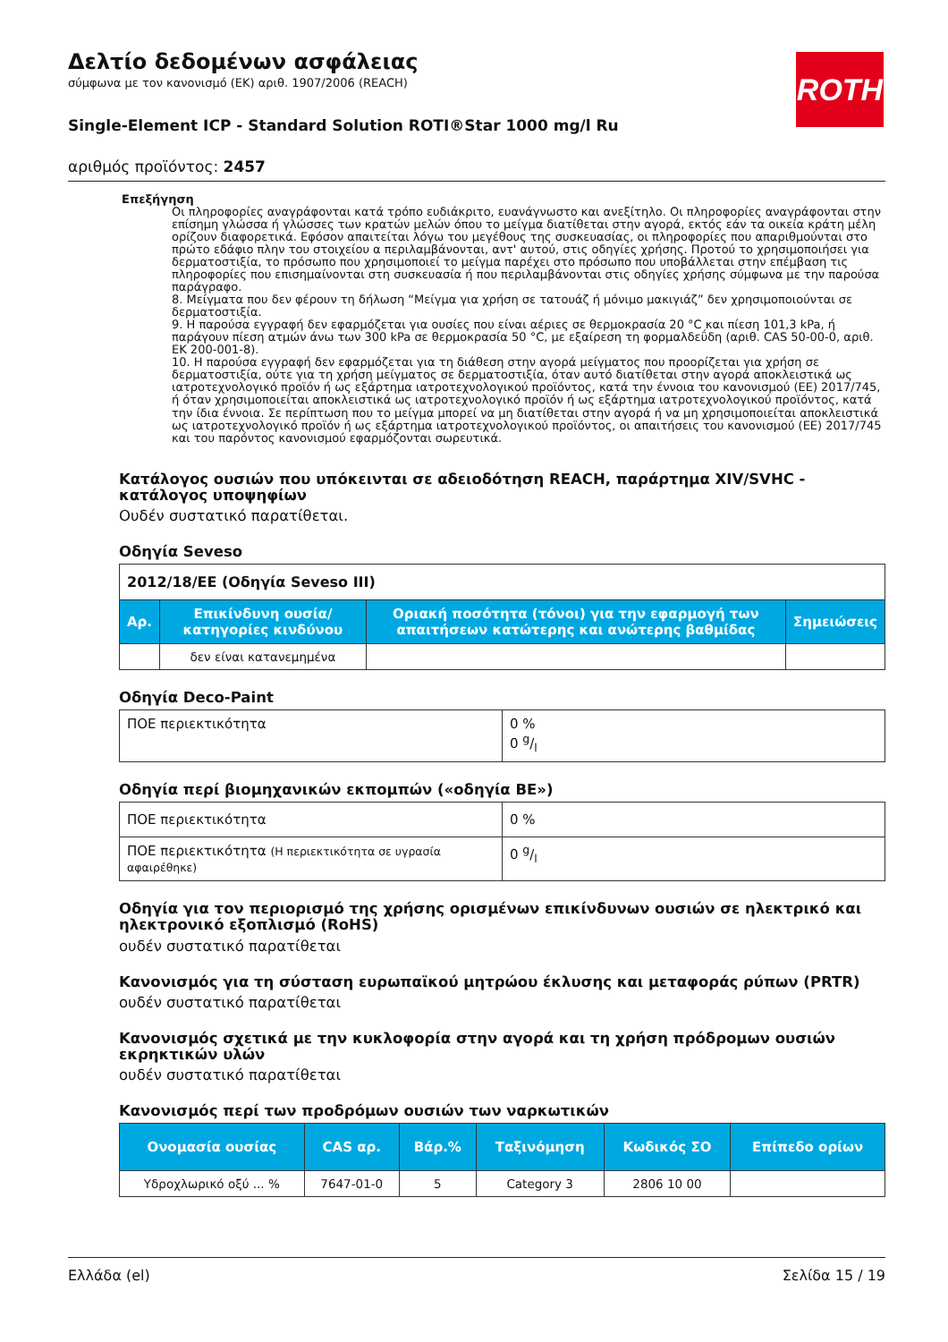ROTH
Δελτίο δεδομένων ασφάλειας
σύμφωνα με τον κανονισμό (ΕΚ) αριθ. 1907/2006 (REACH)
Single-Element ICP - Standard Solution ROTI®Star 1000 mg/l Ru
αριθμός προϊόντος: 2457
Επεξήγηση
Οι πληροφορίες αναγράφονται κατά τρόπο ευδιάκριτο, ευανάγνωστο και ανεξίτηλο. Οι πληροφορίες αναγράφονται στην επίσημη γλώσσα ή γλώσσες των κρατών μελών όπου το μείγμα διατίθεται στην αγορά, εκτός εάν τα οικεία κράτη μέλη ορίζουν διαφορετικά. Εφόσον απαιτείται λόγω του μεγέθους της συσκευασίας, οι πληροφορίες που απαριθμούνται στο πρώτο εδάφιο πλην του στοιχείου α περιλαμβάνονται, αντ' αυτού, στις οδηγίες χρήσης. Προτού το χρησιμοποιήσει για δερματοστιξία, το πρόσωπο που χρησιμοποιεί το μείγμα παρέχει στο πρόσωπο που υποβάλλεται στην επέμβαση τις πληροφορίες που επισημαίνονται στη συσκευασία ή που περιλαμβάνονται στις οδηγίες χρήσης σύμφωνα με την παρούσα παράγραφο.
8. Μείγματα που δεν φέρουν τη δήλωση “Μείγμα για χρήση σε τατουάζ ή μόνιμο μακιγιάζ” δεν χρησιμοποιούνται σε δερματοστιξία.
9. Η παρούσα εγγραφή δεν εφαρμόζεται για ουσίες που είναι αέριες σε θερμοκρασία 20 °C και πίεση 101,3 kPa, ή παράγουν πίεση ατμών άνω των 300 kPa σε θερμοκρασία 50 °C, με εξαίρεση τη φορμαλδεΰδη (αριθ. CAS 50-00-0, αριθ. ΕΚ 200-001-8).
10. Η παρούσα εγγραφή δεν εφαρμόζεται για τη διάθεση στην αγορά μείγματος που προορίζεται για χρήση σε δερματοστιξία, ούτε για τη χρήση μείγματος σε δερματοστιξία, όταν αυτό διατίθεται στην αγορά αποκλειστικά ως ιατροτεχνολογικό προϊόν ή ως εξάρτημα ιατροτεχνολογικού προϊόντος, κατά την έννοια του κανονισμού (ΕΕ) 2017/745, ή όταν χρησιμοποιείται αποκλειστικά ως ιατροτεχνολογικό προϊόν ή ως εξάρτημα ιατροτεχνολογικού προϊόντος, κατά την ίδια έννοια. Σε περίπτωση που το μείγμα μπορεί να μη διατίθεται στην αγορά ή να μη χρησιμοποιείται αποκλειστικά ως ιατροτεχνολογικό προϊόν ή ως εξάρτημα ιατροτεχνολογικού προϊόντος, οι απαιτήσεις του κανονισμού (ΕΕ) 2017/745 και του παρόντος κανονισμού εφαρμόζονται σωρευτικά.
Κατάλογος ουσιών που υπόκεινται σε αδειοδότηση REACH, παράρτημα XIV/SVHC - κατάλογος υποψηφίων
Ουδέν συστατικό παρατίθεται.
Οδηγία Seveso
| 2012/18/ΕΕ (Οδηγία Seveso III) | | | |
| Αρ. | Επικίνδυνη ουσία/κατηγορίες κινδύνου | Οριακή ποσότητα (τόνοι) για την εφαρμογή των απαιτήσεων κατώτερης και ανώτερης βαθμίδας | Σημειώσεις |
| | δεν είναι κατανεμημένα | | |
Οδηγία Deco-Paint
| ΠΟΕ περιεκτικότητα | 0 % 0 g/l |
Οδηγία περί βιομηχανικών εκπομπών («οδηγία ΒΕ»)
| ΠΟΕ περιεκτικότητα | 0 % |
| ΠΟΕ περιεκτικότητα (Η περιεκτικότητα σε υγρασία αφαιρέθηκε) | 0 g/l |
Οδηγία για τον περιορισμό της χρήσης ορισμένων επικίνδυνων ουσιών σε ηλεκτρικό και ηλεκτρονικό εξοπλισμό (RoHS)
ουδέν συστατικό παρατίθεται
Κανονισμός για τη σύσταση ευρωπαϊκού μητρώου έκλυσης και μεταφοράς ρύπων (PRTR)
ουδέν συστατικό παρατίθεται
Κανονισμός σχετικά με την κυκλοφορία στην αγορά και τη χρήση πρόδρομων ουσιών εκρηκτικών υλών
ουδέν συστατικό παρατίθεται
Κανονισμός περί των προδρόμων ουσιών των ναρκωτικών
| Ονομασία ουσίας | CAS αρ. | Βάρ.% | Ταξινόμηση | Κωδικός ΣΟ | Επίπεδο ορίων |
| --- | --- | --- | --- | --- | --- |
| Υδροχλωρικό οξύ ... % | 7647-01-0 | 5 | Category 3 | 2806 10 00 | |
Ελλάδα (el) Σελίδα 15 / 19